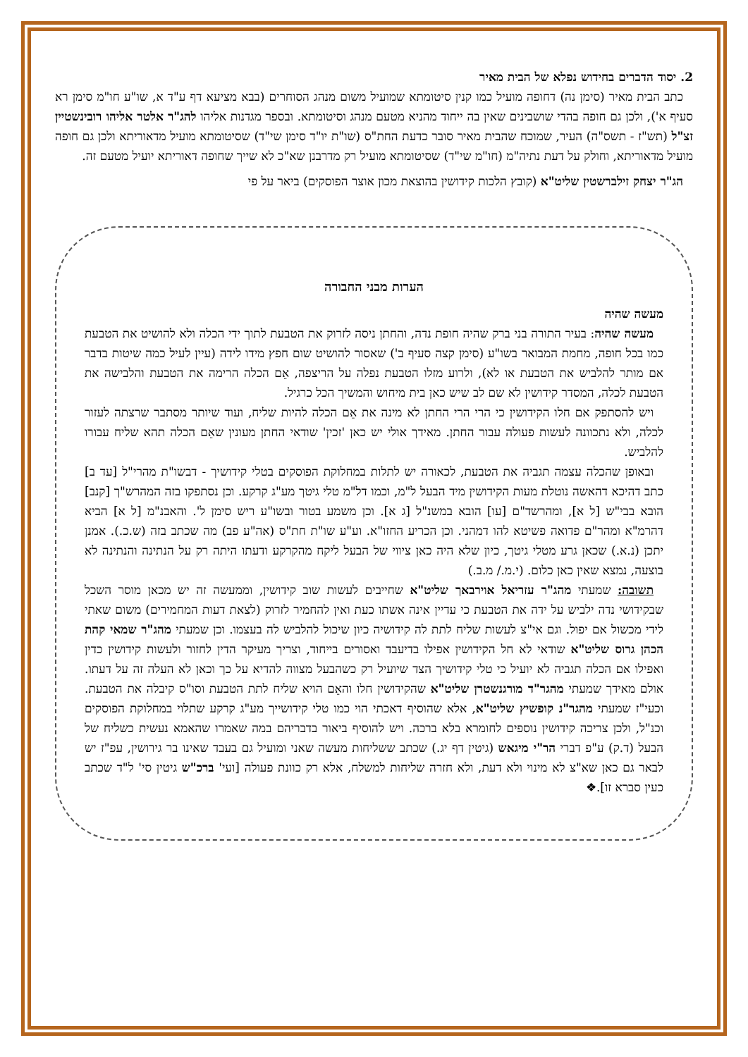2. יסוד הדברים בחידוש נפלא של הבית מאיר
כתב הבית מאיר (סימן נה) דחופה מועיל כמו קנין סיטומתא שמועיל משום מנהג הסוחרים (בבא מציעא דף ע"ד א, שו"ע חו"מ סימן רא סעיף א'), ולכן גם חופה בהדי שושבינים שאין בה ייחוד מהניא מטעם מנהג וסיטומתא. ובספר מגדנות אליהו להג"ר אלטר אליהו רובינשטיין זצ"ל (תש"ז - תשס"ה) העיר, שמוכח שהבית מאיר סובר כדעת החת"ס (שו"ת יו"ד סימן שי"ד) שסיטומתא מועיל מדאוריתא ולכן גם חופה מועיל מדאוריתא, וחולק על דעת נתיה"מ (חו"מ שי"ד) שסיטומתא מועיל רק מדרבנן שא"כ לא שייך שחופה דאוריתא יועיל מטעם זה.
הג"ר יצחק זילברשטין שליט"א (קובץ הלכות קידושין בהוצאת מכון אוצר הפוסקים) ביאר על פי
הערות מבני החבורה
מעשה שהיה
מעשה שהיה: בעיר התורה בני ברק שהיה חופת נדה, והחתן ניסה לזרוק את הטבעת לתוך ידי הכלה ולא להושיט את הטבעת כמו בכל חופה, מחמת המבואר בשו"ע (סימן קצה סעיף ב') שאסור להושיט שום חפץ מידו לידה (עיין לעיל כמה שיטות בדבר אם מותר להלביש את הטבעת או לא), ולרוע מזלו הטבעת נפלה על הריצפה, אֵם הכלה הרימה את הטבעת והלבישה את הטבעת לכלה, המסדר קידושין לא שם לב שיש כאן בית מיחוש והמשיך הכל כרגיל.
ויש להסתפק אם חלו הקידושין כי הרי הרי החתן לא מינה את אֵם הכלה להיות שליח, ועוד שיותר מסתבר שרצתה לעזור לכלה, ולא נתכוונה לעשות פעולה עבור החתן. מאידך אולי יש כאן 'זכין' שודאי החתן מעונין שאֵם הכלה תהא שליח עבורו להלביש.
ובאופן שהכלה עצמה תגביה את הטבעת, לכאורה יש לתלות במחלוקת הפוסקים בטלי קידושיך - דבשו"ת מהרי"ל [עד ב] כתב דהיכא דהאשה נוטלת מעות הקידושין מיד הבעל ל"מ, וכמו דל"מ טלי גיטך מע"ג קרקע. וכן נסתפקו בזה המהרש"ך [קנב] הובא בבי"ש [ל א], ומהרשד"ם [עו] הובא במשנ"ל [ג א]. וכן משמע בטור ובשו"ע ריש סימן ל'. והאבנ"מ [ל א] הביא דהרמ"א ומהר"ם פדואה פשיטא להו דמהני. וכן הכריע החזו"א. וע"ע שו"ת חת"ס (אה"ע פב) מה שכתב בזה (ש.כ.). אמנן יתכן (נ.א.) שכאן גרע מטלי גיטך, כיון שלא היה כאן ציווי של הבעל ליקח מהקרקע ודעתו היתה רק על הנתינה והנתינה לא בוצעה, נמצא שאין כאן כלום. (י.מ./ מ.ב.)
תשובה: שמעתי מהג"ר עזריאל אוירבאך שליט"א שחייבים לעשות שוב קידושין, וממעשה זה יש מכאן מוסר השכל שבקידושי נדה ילביש על ידה את הטבעת כי עדיין אינה אשתו כעת ואין להחמיר לזרוק (לצאת דעות המחמירים) משום שאתי לידי מכשול אם יפול. וגם אי"צ לעשות שליח לתת לה קידושיה כיון שיכול להלביש לה בעצמו. וכן שמעתי מהג"ר שמאי קהת הכהן גרוס שליט"א שודאי לא חל הקידושין אפילו בדיעבד ואסורים בייחוד, וצריך מעיקר הדין לחזור ולעשות קידושין כדין ואפילו אם הכלה תגביה לא יועיל כי טלי קידושיך הצד שיועיל רק כשהבעל מצווה להדיא על כך וכאן לא העלה זה על דעתו. אולם מאידך שמעתי מהגר"ד מורגנשטרן שליט"א שהקידושין חלו והאֵם הויא שליח לתת הטבעת וסו"ס קיבלה את הטבעת. וכעי"ז שמעתי מהגר"נ קופשיץ שליט"א, אלא שהוסיף דאכתי הוי כמו טלי קידושייך מע"ג קרקע שתלוי במחלוקת הפוסקים וכנ"ל, ולכן צריכה קידושין נוספים לחומרא בלא ברכה. ויש להוסיף ביאור בדבריהם במה שאמרו שהאמא נעשית כשליח של הבעל (ד.ק) ע"פ דברי הר"י מיגאש (גיטין דף יג.) שכתב ששליחות מעשה שאני ומועיל גם בעבד שאינו בר גירושין, עפ"ז יש לבאר גם כאן שא"צ לא מינוי ולא דעת, ולא חזרה שליחות למשלח, אלא רק כוונת פעולה [ועי' ברכ"ש גיטין סי' ל"ד שכתב כעין סברא זו].❖